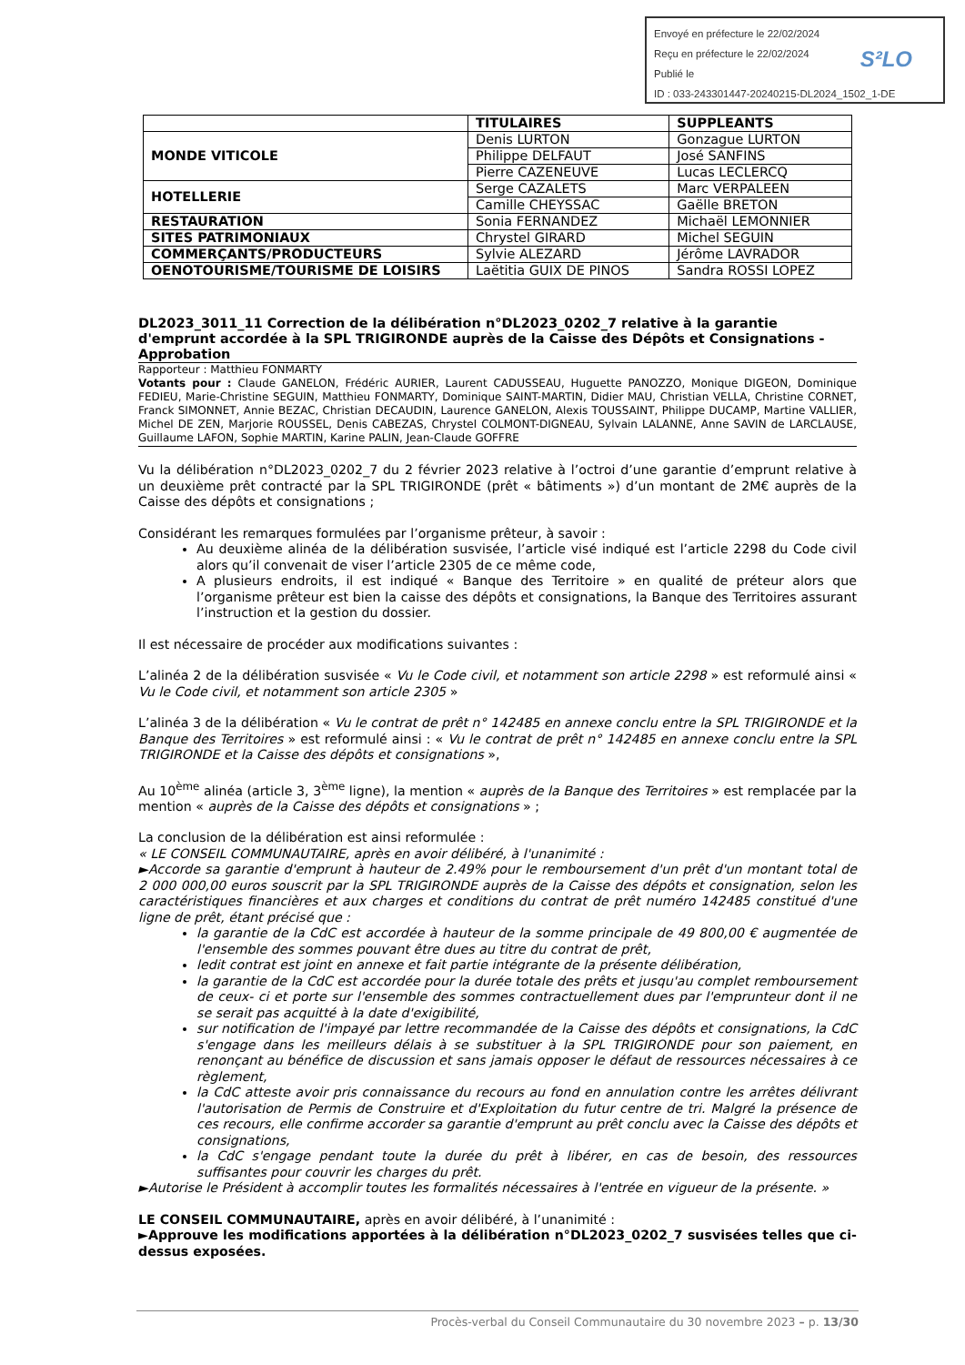Envoyé en préfecture le 22/02/2024
Reçu en préfecture le 22/02/2024
Publié le
ID : 033-243301447-20240215-DL2024_1502_1-DE
S²LO
| | TITULAIRES | SUPPLEANTS |
| MONDE VITICOLE | Denis LURTON | Gonzague LURTON |
| | Philippe DELFAUT | José SANFINS |
| | Pierre CAZENEUVE | Lucas LECLERCQ |
| HOTELLERIE | Serge CAZALETS | Marc VERPALEEN |
| | Camille CHEYSSAC | Gaëlle BRETON |
| RESTAURATION | Sonia FERNANDEZ | Michaël LEMONNIER |
| SITES PATRIMONIAUX | Chrystel GIRARD | Michel SEGUIN |
| COMMERÇANTS/PRODUCTEURS | Sylvie ALEZARD | Jérôme LAVRADOR |
| OENOTOURISME/TOURISME DE LOISIRS | Laëtitia GUIX DE PINOS | Sandra ROSSI LOPEZ |
DL2023_3011_11 Correction de la délibération n°DL2023_0202_7 relative à la garantie d'emprunt accordée à la SPL TRIGIRONDE auprès de la Caisse des Dépôts et Consignations - Approbation
Rapporteur : Matthieu FONMARTY
Votants pour : Claude GANELON, Frédéric AURIER, Laurent CADUSSEAU, Huguette PANOZZO, Monique DIGEON, Dominique FEDIEU, Marie-Christine SEGUIN, Matthieu FONMARTY, Dominique SAINT-MARTIN, Didier MAU, Christian VELLA, Christine CORNET, Franck SIMONNET, Annie BEZAC, Christian DECAUDIN, Laurence GANELON, Alexis TOUSSAINT, Philippe DUCAMP, Martine VALLIER, Michel DE ZEN, Marjorie ROUSSEL, Denis CABEZAS, Chrystel COLMONT-DIGNEAU, Sylvain LALANNE, Anne SAVIN de LARCLAUSE, Guillaume LAFON, Sophie MARTIN, Karine PALIN, Jean-Claude GOFFRE
Vu la délibération n°DL2023_0202_7 du 2 février 2023 relative à l’octroi d’une garantie d’emprunt relative à un deuxième prêt contracté par la SPL TRIGIRONDE (prêt « bâtiments ») d’un montant de 2M€ auprès de la Caisse des dépôts et consignations ;
Considérant les remarques formulées par l’organisme prêteur, à savoir :
Au deuxième alinéa de la délibération susvisée, l’article visé indiqué est l’article 2298 du Code civil alors qu’il convenait de viser l’article 2305 de ce même code,
A plusieurs endroits, il est indiqué « Banque des Territoire » en qualité de préteur alors que l’organisme prêteur est bien la caisse des dépôts et consignations, la Banque des Territoires assurant l’instruction et la gestion du dossier.
Il est nécessaire de procéder aux modifications suivantes :
L’alinéa 2 de la délibération susvisée « Vu le Code civil, et notamment son article 2298 » est reformulé ainsi « Vu le Code civil, et notamment son article 2305 »
L’alinéa 3 de la délibération « Vu le contrat de prêt n° 142485 en annexe conclu entre la SPL TRIGIRONDE et la Banque des Territoires » est reformulé ainsi : « Vu le contrat de prêt n° 142485 en annexe conclu entre la SPL TRIGIRONDE et la Caisse des dépôts et consignations »,
Au 10<sup>ème</sup> alinéa (article 3, 3<sup>ème</sup> ligne), la mention « auprès de la Banque des Territoires » est remplacée par la mention « auprès de la Caisse des dépôts et consignations » ;
La conclusion de la délibération est ainsi reformulée :
« LE CONSEIL COMMUNAUTAIRE, après en avoir délibéré, à l'unanimité :
►Accorde sa garantie d'emprunt à hauteur de 2.49% pour le remboursement d'un prêt d'un montant total de 2 000 000,00 euros souscrit par la SPL TRIGIRONDE auprès de la Caisse des dépôts et consignation, selon les caractéristiques financières et aux charges et conditions du contrat de prêt numéro 142485 constitué d'une ligne de prêt, étant précisé que :
la garantie de la CdC est accordée à hauteur de la somme principale de 49 800,00 € augmentée de l'ensemble des sommes pouvant être dues au titre du contrat de prêt,
ledit contrat est joint en annexe et fait partie intégrante de la présente délibération,
la garantie de la CdC est accordée pour la durée totale des prêts et jusqu'au complet remboursement de ceux- ci et porte sur l'ensemble des sommes contractuellement dues par l'emprunteur dont il ne se serait pas acquitté à la date d'exigibilité,
sur notification de l'impayé par lettre recommandée de la Caisse des dépôts et consignations, la CdC s'engage dans les meilleurs délais à se substituer à la SPL TRIGIRONDE pour son paiement, en renonçant au bénéfice de discussion et sans jamais opposer le défaut de ressources nécessaires à ce règlement,
la CdC atteste avoir pris connaissance du recours au fond en annulation contre les arrêtes délivrant l'autorisation de Permis de Construire et d'Exploitation du futur centre de tri. Malgré la présence de ces recours, elle confirme accorder sa garantie d'emprunt au prêt conclu avec la Caisse des dépôts et consignations,
la CdC s'engage pendant toute la durée du prêt à libérer, en cas de besoin, des ressources suffisantes pour couvrir les charges du prêt.
►Autorise le Président à accomplir toutes les formalités nécessaires à l'entrée en vigueur de la présente. »
LE CONSEIL COMMUNAUTAIRE, après en avoir délibéré, à l’unanimité :
►Approuve les modifications apportées à la délibération n°DL2023_0202_7 susvisées telles que ci-dessus exposées.
Procès-verbal du Conseil Communautaire du 30 novembre 2023 – p. 13/30